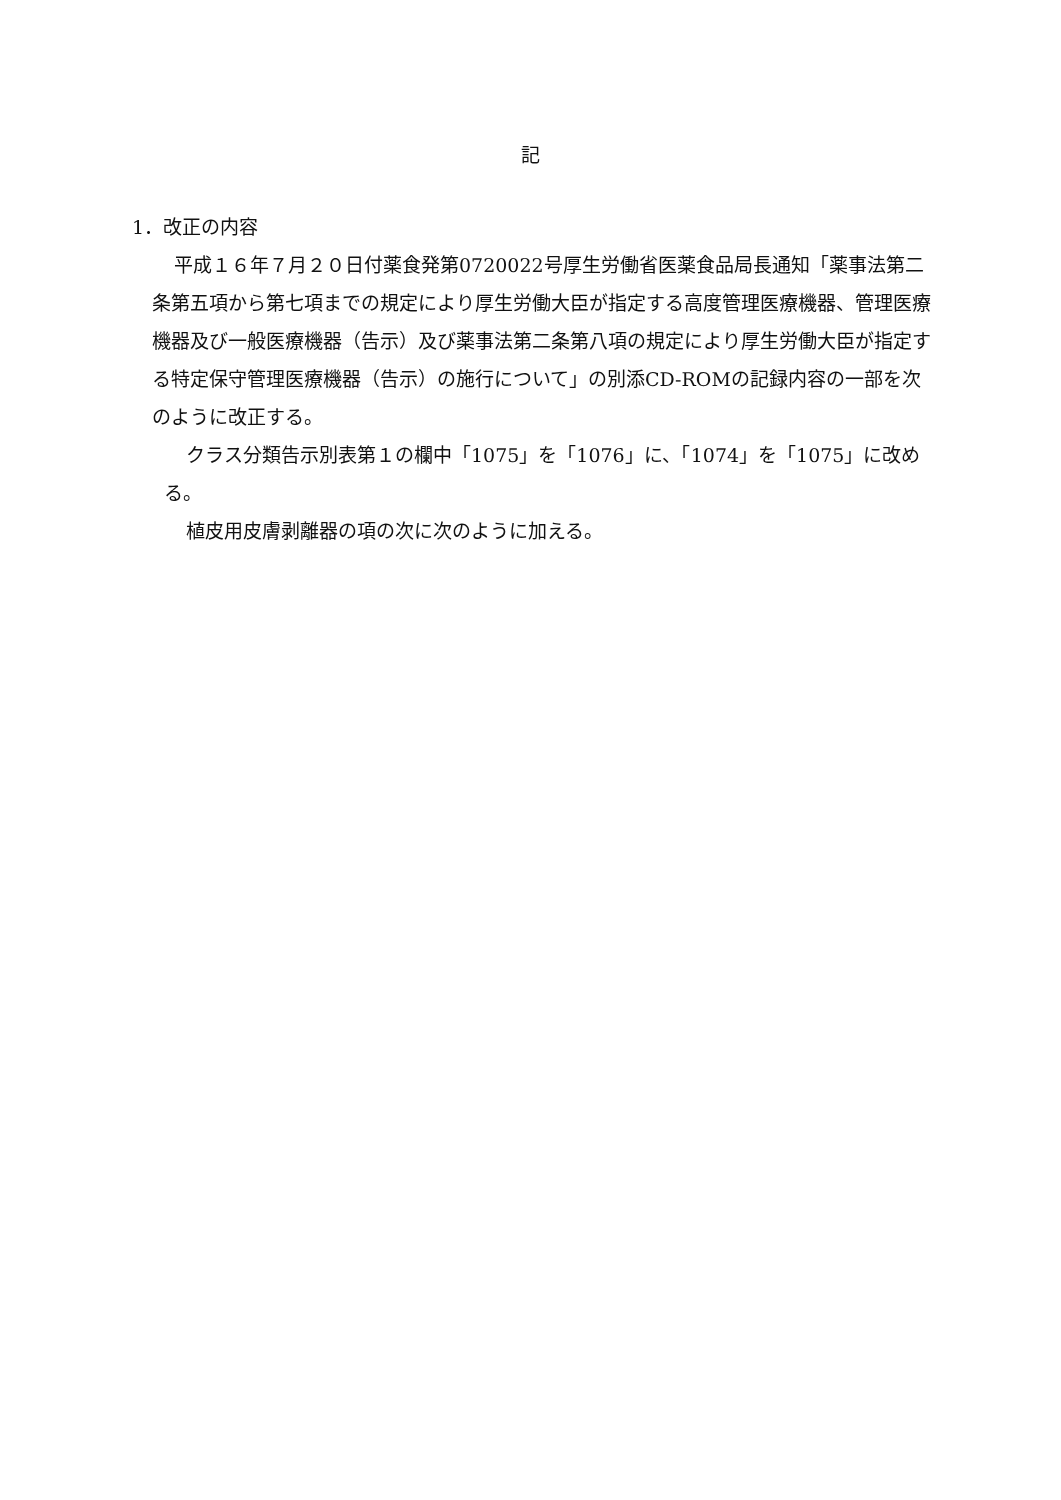記
1．改正の内容
平成１６年７月２０日付薬食発第0720022号厚生労働省医薬食品局長通知「薬事法第二条第五項から第七項までの規定により厚生労働大臣が指定する高度管理医療機器、管理医療機器及び一般医療機器（告示）及び薬事法第二条第八項の規定により厚生労働大臣が指定する特定保守管理医療機器（告示）の施行について」の別添CD-ROMの記録内容の一部を次のように改正する。
クラス分類告示別表第１の欄中「1075」を「1076」に、「1074」を「1075」に改める。
植皮用皮膚剥離器の項の次に次のように加える。